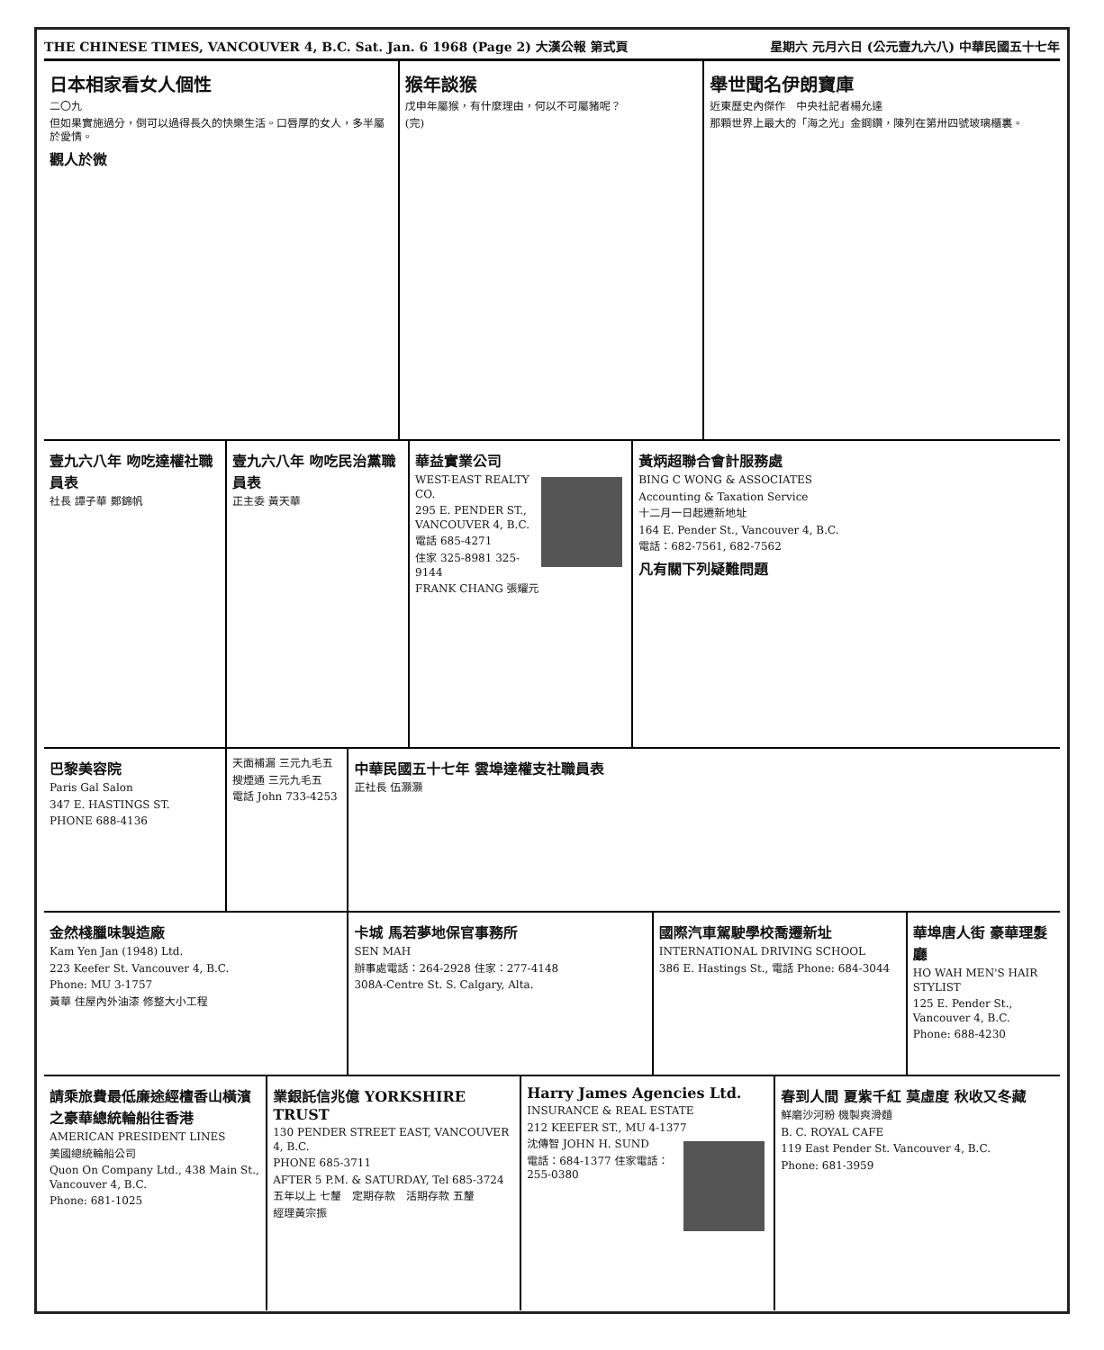THE CHINESE TIMES, VANCOUVER 4, B.C. Sat. Jan. 6 1968 (Page 2) 大漢公報 第式頁 星期六 元月六日 (公元壹九六八) 中華民國五十七年
日本相家看女人個性
二〇九
但如果實施過分，倒可以過得長久的快樂生活。口唇厚的女人，多半屬於愛情。
觀人於微
猴年談猴
戊申年屬猴，有什麼理由，何以不可屬豬呢？
(完)
舉世聞名伊朗寶庫
近東歷史內傑作　中央社記者楊允達
那顆世界上最大的「海之光」金鋼鑽，陳列在第卅四號玻璃櫃裏。
壹九六八年 吻吃達權社職員表
社長 譚子華 鄭錦帆
壹九六八年 吻吃民治黨職員表
正主委 黃天華
華益實業公司
WEST-EAST REALTY CO.
295 E. PENDER ST., VANCOUVER 4, B.C.
電話 685-4271
住家 325-8981 325-9144
FRANK CHANG 張耀元
黃炳超聯合會計服務處
BING C WONG & ASSOCIATES
Accounting & Taxation Service
十二月一日起遷新地址
164 E. Pender St., Vancouver 4, B.C.
電話：682-7561, 682-7562
凡有關下列疑難問題
巴黎美容院
Paris Gal Salon
347 E. HASTINGS ST.
PHONE 688-4136
天面補漏 三元九毛五
搜煙通 三元九毛五
電話 John 733-4253
中華民國五十七年 雲埠達權支社職員表
正社長 伍灝灝
金然棧臘味製造廠
Kam Yen Jan (1948) Ltd.
223 Keefer St. Vancouver 4, B.C.
Phone: MU 3-1757
黃華 住屋內外油漆 修整大小工程
卡城 馬若夢地保官事務所
SEN MAH
辦事處電話：264-2928 住家：277-4148
308A-Centre St. S. Calgary, Alta.
國際汽車駕駛學校喬遷新址
INTERNATIONAL DRIVING SCHOOL
386 E. Hastings St., 電話 Phone: 684-3044
華埠唐人街 豪華理髮廳
HO WAH MEN'S HAIR STYLIST
125 E. Pender St., Vancouver 4, B.C.
Phone: 688-4230
請乘旅費最低廉途經檀香山橫濱之豪華總統輪船往香港
AMERICAN PRESIDENT LINES
美國總統輪船公司
Quon On Company Ltd., 438 Main St., Vancouver 4, B.C.
Phone: 681-1025
業銀託信兆億 YORKSHIRE TRUST
130 PENDER STREET EAST, VANCOUVER 4, B.C.
PHONE 685-3711
AFTER 5 P.M. & SATURDAY, Tel 685-3724
五年以上 七釐　定期存款　活期存款 五釐
經理黃宗振
Harry James Agencies Ltd.
INSURANCE & REAL ESTATE
212 KEEFER ST., MU 4-1377
沈傳智 JOHN H. SUND
電話：684-1377 住家電話：255-0380
春到人間 夏紫千紅 莫虛度 秋收又冬藏
鮮磨沙河粉 機製爽滑麵
B. C. ROYAL CAFE
119 East Pender St. Vancouver 4, B.C.
Phone: 681-3959